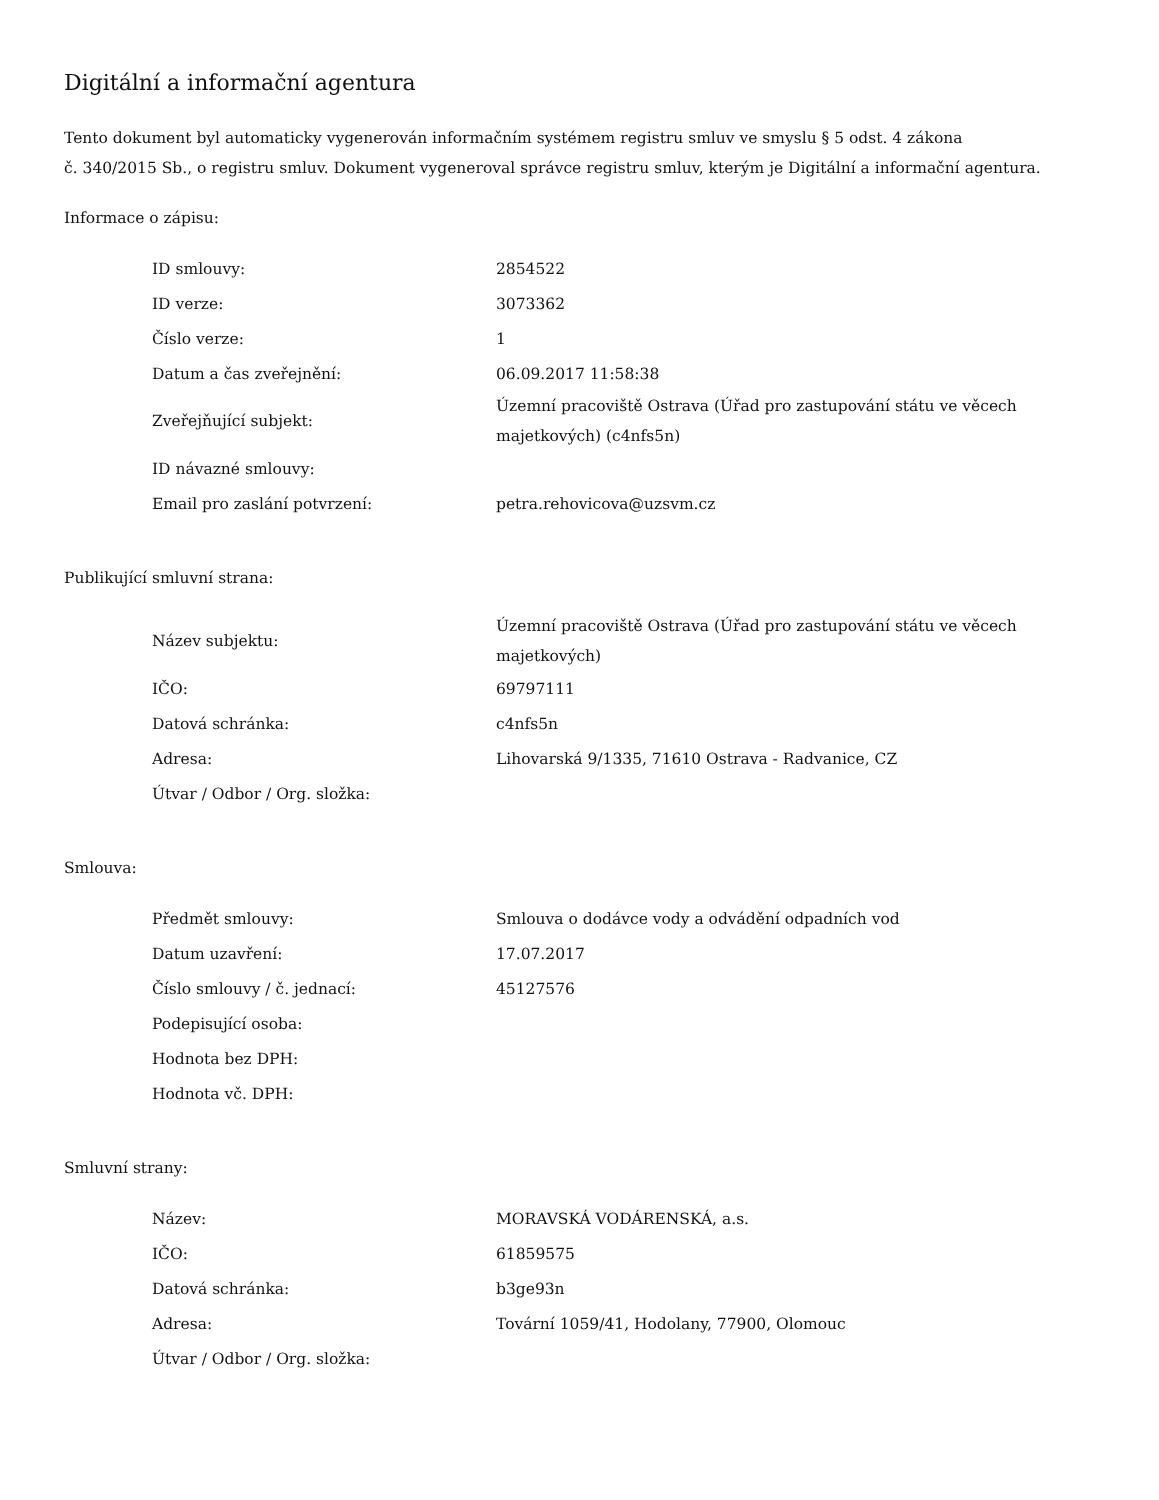Digitální a informační agentura
Tento dokument byl automaticky vygenerován informačním systémem registru smluv ve smyslu § 5 odst. 4 zákona
č. 340/2015 Sb., o registru smluv. Dokument vygeneroval správce registru smluv, kterým je Digitální a informační agentura.
Informace o zápisu:
| ID smlouvy: | 2854522 |
| ID verze: | 3073362 |
| Číslo verze: | 1 |
| Datum a čas zveřejnění: | 06.09.2017 11:58:38 |
| Zveřejňující subjekt: | Územní pracoviště Ostrava (Úřad pro zastupování státu ve věcech majetkových) (c4nfs5n) |
| ID návazné smlouvy: | |
| Email pro zaslání potvrzení: | petra.rehovicova@uzsvm.cz |
Publikující smluvní strana:
| Název subjektu: | Územní pracoviště Ostrava (Úřad pro zastupování státu ve věcech majetkových) |
| IČO: | 69797111 |
| Datová schránka: | c4nfs5n |
| Adresa: | Lihovarská 9/1335, 71610 Ostrava - Radvanice, CZ |
| Útvar / Odbor / Org. složka: | |
Smlouva:
| Předmět smlouvy: | Smlouva o dodávce vody a odvádění odpadních vod |
| Datum uzavření: | 17.07.2017 |
| Číslo smlouvy / č. jednací: | 45127576 |
| Podepisující osoba: | |
| Hodnota bez DPH: | |
| Hodnota vč. DPH: | |
Smluvní strany:
| Název: | MORAVSKÁ VODÁRENSKÁ, a.s. |
| IČO: | 61859575 |
| Datová schránka: | b3ge93n |
| Adresa: | Tovární 1059/41, Hodolany, 77900, Olomouc |
| Útvar / Odbor / Org. složka: | |